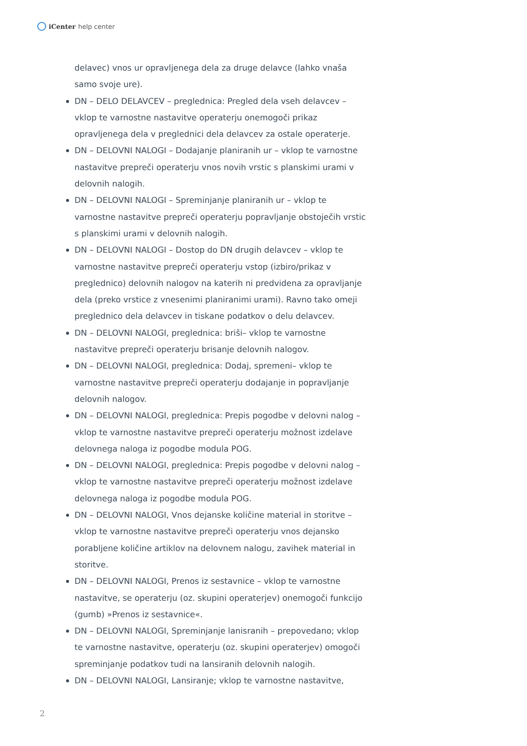iCenter help center
delavec) vnos ur opravljenega dela za druge delavce (lahko vnaša samo svoje ure).
DN – DELO DELAVCEV – preglednica: Pregled dela vseh delavcev – vklop te varnostne nastavitve operaterju onemogoči prikaz opravljenega dela v preglednici dela delavcev za ostale operaterje.
DN – DELOVNI NALOGI – Dodajanje planiranih ur – vklop te varnostne nastavitve prepreči operaterju vnos novih vrstic s planskimi urami v delovnih nalogih.
DN – DELOVNI NALOGI – Spreminjanje planiranih ur – vklop te varnostne nastavitve prepreči operaterju popravljanje obstoječih vrstic s planskimi urami v delovnih nalogih.
DN – DELOVNI NALOGI – Dostop do DN drugih delavcev – vklop te varnostne nastavitve prepreči operaterju vstop (izbiro/prikaz v preglednico) delovnih nalogov na katerih ni predvidena za opravljanje dela (preko vrstice z vnesenimi planiranimi urami). Ravno tako omeji preglednico dela delavcev in tiskane podatkov o delu delavcev.
DN – DELOVNI NALOGI, preglednica: briši– vklop te varnostne nastavitve prepreči operaterju brisanje delovnih nalogov.
DN – DELOVNI NALOGI, preglednica: Dodaj, spremeni– vklop te varnostne nastavitve prepreči operaterju dodajanje in popravljanje delovnih nalogov.
DN – DELOVNI NALOGI, preglednica: Prepis pogodbe v delovni nalog – vklop te varnostne nastavitve prepreči operaterju možnost izdelave delovnega naloga iz pogodbe modula POG.
DN – DELOVNI NALOGI, preglednica: Prepis pogodbe v delovni nalog – vklop te varnostne nastavitve prepreči operaterju možnost izdelave delovnega naloga iz pogodbe modula POG.
DN – DELOVNI NALOGI, Vnos dejanske količine material in storitve – vklop te varnostne nastavitve prepreči operaterju vnos dejansko porabljene količine artiklov na delovnem nalogu, zavihek material in storitve.
DN – DELOVNI NALOGI, Prenos iz sestavnice – vklop te varnostne nastavitve, se operaterju (oz. skupini operaterjev) onemogoči funkcijo (gumb) »Prenos iz sestavnice«.
DN – DELOVNI NALOGI, Spreminjanje lanisranih – prepovedano; vklop te varnostne nastavitve, operaterju (oz. skupini operaterjev) omogoči spreminjanje podatkov tudi na lansiranih delovnih nalogih.
DN – DELOVNI NALOGI, Lansiranje; vklop te varnostne nastavitve,
2